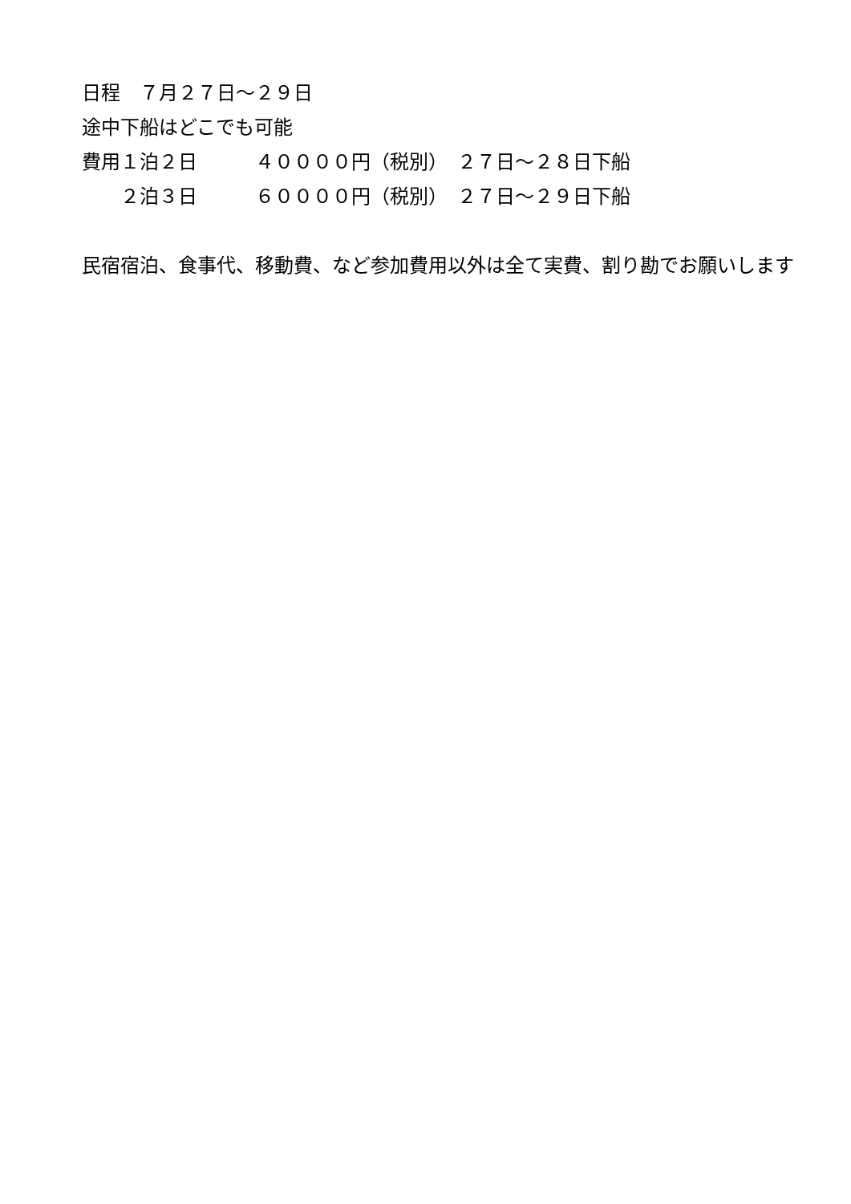日程　７月２７日～２９日
途中下船はどこでも可能
費用１泊２日　　　４００００円（税別）　２７日～２８日下船
　　２泊３日　　　６００００円（税別）　２７日～２９日下船
民宿宿泊、食事代、移動費、など参加費用以外は全て実費、割り勘でお願いします